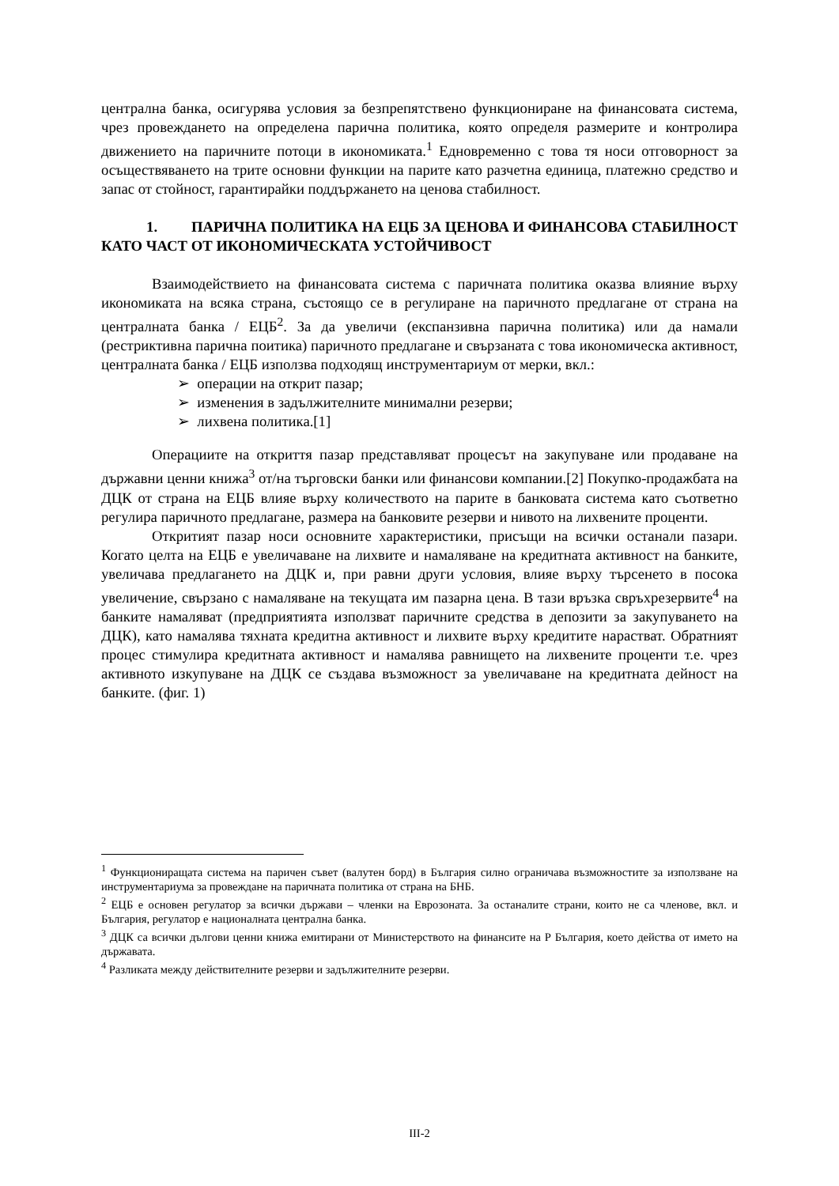централна банка, осигурява условия за безпрепятствено функциониране на финансовата система, чрез провеждането на определена парична политика, която определя размерите и контролира движението на паричните потоци в икономиката.<sup>1</sup> Едновременно с това тя носи отговорност за осъществяването на трите основни функции на парите като разчетна единица, платежно средство и запас от стойност, гарантирайки поддържането на ценова стабилност.
1. ПАРИЧНА ПОЛИТИКА НА ЕЦБ ЗА ЦЕНОВА И ФИНАНСОВА СТАБИЛНОСТ КАТО ЧАСТ ОТ ИКОНОМИЧЕСКАТА УСТОЙЧИВОСТ
Взаимодействието на финансовата система с паричната политика оказва влияние върху икономиката на всяка страна, състоящо се в регулиране на паричното предлагане от страна на централната банка / ЕЦБ<sup>2</sup>. За да увеличи (експанзивна парична политика) или да намали (рестриктивна парична поитика) паричното предлагане и свързаната с това икономическа активност, централната банка / ЕЦБ използва подходящ инструментариум от мерки, вкл.:
➢ операции на открит пазар;
➢ изменения в задължителните минимални резерви;
➢ лихвена политика.[1]
Операциите на откриття пазар представляват процесът на закупуване или продаване на държавни ценни книжа<sup>3</sup> от/на търговски банки или финансови компании.[2] Покупко-продажбата на ДЦК от страна на ЕЦБ влияе върху количеството на парите в банковата система като съответно регулира паричното предлагане, размера на банковите резерви и нивото на лихвените проценти.
Откритият пазар носи основните характеристики, присъщи на всички останали пазари. Когато целта на ЕЦБ е увеличаване на лихвите и намаляване на кредитната активност на банките, увеличава предлагането на ДЦК и, при равни други условия, влияе върху търсенето в посока увеличение, свързано с намаляване на текущата им пазарна цена. В тази връзка свръхрезервите<sup>4</sup> на банките намаляват (предприятията използват паричните средства в депозити за закупуването на ДЦК), като намалява тяхната кредитна активност и лихвите върху кредитите нарастват. Обратният процес стимулира кредитната активност и намалява равнището на лихвените проценти т.е. чрез активното изкупуване на ДЦК се създава възможност за увеличаване на кредитната дейност на банките. (фиг. 1)
<sup>1</sup> Функциониращата система на паричен съвет (валутен борд) в България силно ограничава възможностите за използване на инструментариума за провеждане на паричната политика от страна на БНБ.
<sup>2</sup> ЕЦБ е основен регулатор за всички държави – членки на Еврозоната. За останалите страни, които не са членове, вкл. и България, регулатор е националната централна банка.
<sup>3</sup> ДЦК са всички дългови ценни книжа емитирани от Министерството на финансите на Р България, което действа от името на държавата.
<sup>4</sup> Разликата между действителните резерви и задължителните резерви.
III-2